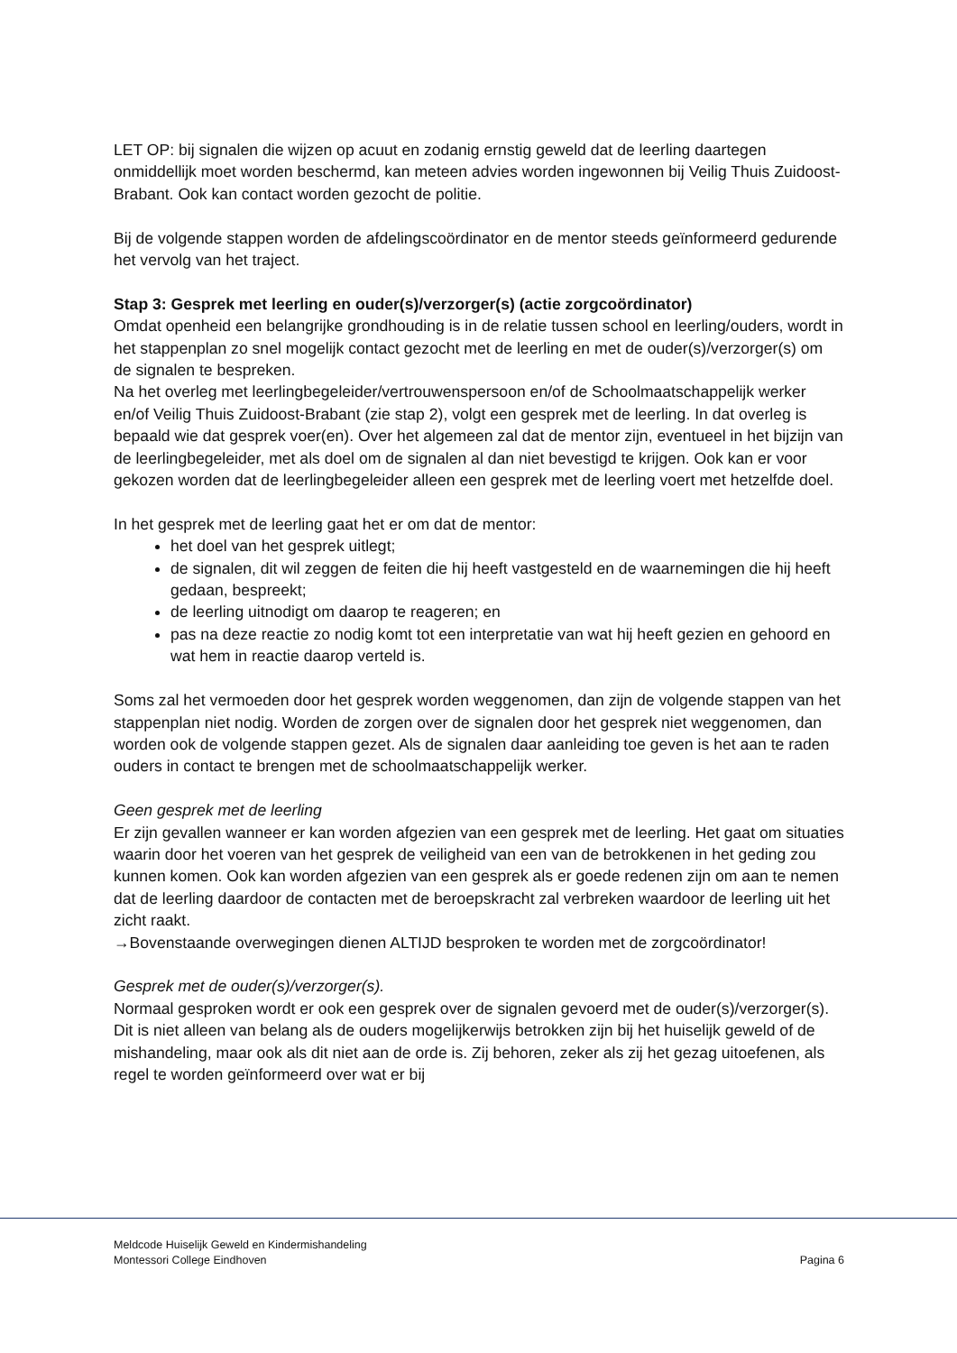LET OP: bij signalen die wijzen op acuut en zodanig ernstig geweld dat de leerling daartegen onmiddellijk moet worden beschermd, kan meteen advies worden ingewonnen bij Veilig Thuis Zuidoost-Brabant. Ook kan contact worden gezocht de politie.
Bij de volgende stappen worden de afdelingscoördinator en de mentor steeds geïnformeerd gedurende het vervolg van het traject.
Stap 3: Gesprek met leerling en ouder(s)/verzorger(s) (actie zorgcoördinator)
Omdat openheid een belangrijke grondhouding is in de relatie tussen school en leerling/ouders, wordt in het stappenplan zo snel mogelijk contact gezocht met de leerling en met de ouder(s)/verzorger(s) om de signalen te bespreken.
Na het overleg met leerlingbegeleider/vertrouwenspersoon en/of de Schoolmaatschappelijk werker en/of Veilig Thuis Zuidoost-Brabant (zie stap 2), volgt een gesprek met de leerling. In dat overleg is bepaald wie dat gesprek voer(en). Over het algemeen zal dat de mentor zijn, eventueel in het bijzijn van de leerlingbegeleider, met als doel om de signalen al dan niet bevestigd te krijgen. Ook kan er voor gekozen worden dat de leerlingbegeleider alleen een gesprek met de leerling voert met hetzelfde doel.
In het gesprek met de leerling gaat het er om dat de mentor:
het doel van het gesprek uitlegt;
de signalen, dit wil zeggen de feiten die hij heeft vastgesteld en de waarnemingen die hij heeft gedaan, bespreekt;
de leerling uitnodigt om daarop te reageren; en
pas na deze reactie zo nodig komt tot een interpretatie van wat hij heeft gezien en gehoord en wat hem in reactie daarop verteld is.
Soms zal het vermoeden door het gesprek worden weggenomen, dan zijn de volgende stappen van het stappenplan niet nodig. Worden de zorgen over de signalen door het gesprek niet weggenomen, dan worden ook de volgende stappen gezet. Als de signalen daar aanleiding toe geven is het aan te raden ouders in contact te brengen met de schoolmaatschappelijk werker.
Geen gesprek met de leerling
Er zijn gevallen wanneer er kan worden afgezien van een gesprek met de leerling. Het gaat om situaties waarin door het voeren van het gesprek de veiligheid van een van de betrokkenen in het geding zou kunnen komen. Ook kan worden afgezien van een gesprek als er goede redenen zijn om aan te nemen dat de leerling daardoor de contacten met de beroepskracht zal verbreken waardoor de leerling uit het zicht raakt.
→Bovenstaande overwegingen dienen ALTIJD besproken te worden met de zorgcoördinator!
Gesprek met de ouder(s)/verzorger(s).
Normaal gesproken wordt er ook een gesprek over de signalen gevoerd met de ouder(s)/verzorger(s). Dit is niet alleen van belang als de ouders mogelijkerwijs betrokken zijn bij het huiselijk geweld of de mishandeling, maar ook als dit niet aan de orde is. Zij behoren, zeker als zij het gezag uitoefenen, als regel te worden geïnformeerd over wat er bij
Meldcode Huiselijk Geweld en Kindermishandeling
Montessori College Eindhoven Pagina 6